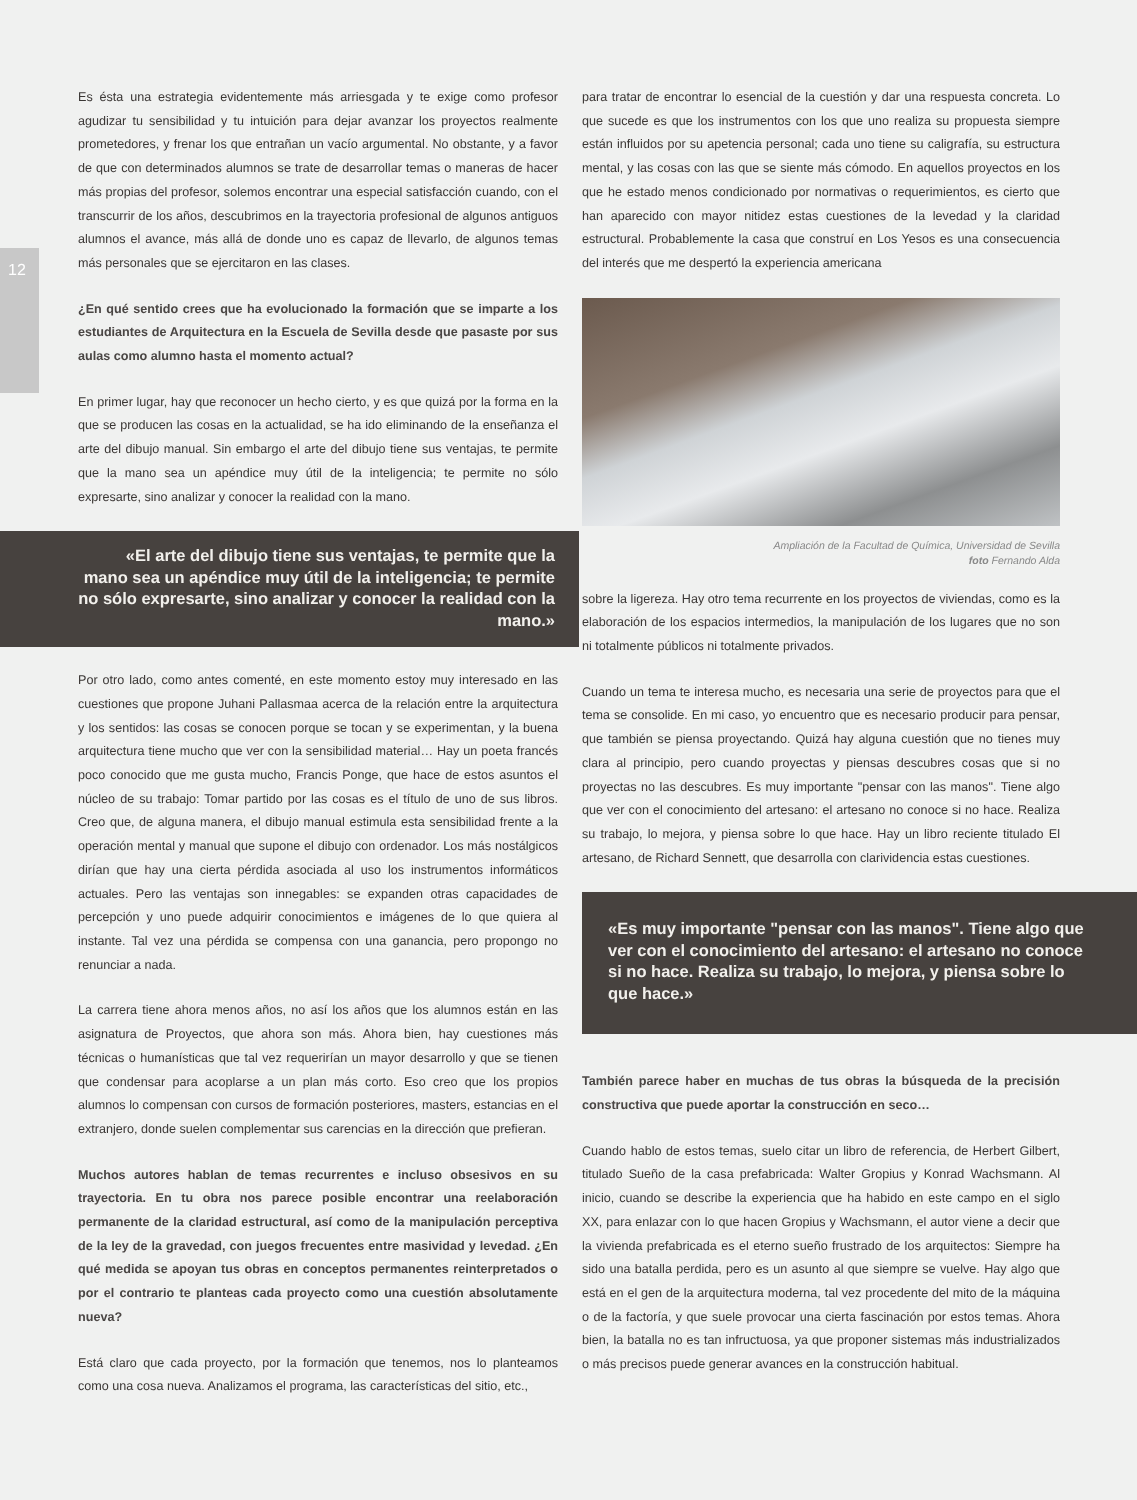12
Es ésta una estrategia evidentemente más arriesgada y te exige como profesor agudizar tu sensibilidad y tu intuición para dejar avanzar los proyectos realmente prometedores, y frenar los que entrañan un vacío argumental. No obstante, y a favor de que con determinados alumnos se trate de desarrollar temas o maneras de hacer más propias del profesor, solemos encontrar una especial satisfacción cuando, con el transcurrir de los años, descubrimos en la trayectoria profesional de algunos antiguos alumnos el avance, más allá de donde uno es capaz de llevarlo, de algunos temas más personales que se ejercitaron en las clases.
¿En qué sentido crees que ha evolucionado la formación que se imparte a los estudiantes de Arquitectura en la Escuela de Sevilla desde que pasaste por sus aulas como alumno hasta el momento actual?
En primer lugar, hay que reconocer un hecho cierto, y es que quizá por la forma en la que se producen las cosas en la actualidad, se ha ido eliminando de la enseñanza el arte del dibujo manual. Sin embargo el arte del dibujo tiene sus ventajas, te permite que la mano sea un apéndice muy útil de la inteligencia; te permite no sólo expresarte, sino analizar y conocer la realidad con la mano.
«El arte del dibujo tiene sus ventajas, te permite que la mano sea un apéndice muy útil de la inteligencia; te permite no sólo expresarte, sino analizar y conocer la realidad con la mano.»
Por otro lado, como antes comenté, en este momento estoy muy interesado en las cuestiones que propone Juhani Pallasmaa acerca de la relación entre la arquitectura y los sentidos: las cosas se conocen porque se tocan y se experimentan, y la buena arquitectura tiene mucho que ver con la sensibilidad material… Hay un poeta francés poco conocido que me gusta mucho, Francis Ponge, que hace de estos asuntos el núcleo de su trabajo: Tomar partido por las cosas es el título de uno de sus libros. Creo que, de alguna manera, el dibujo manual estimula esta sensibilidad frente a la operación mental y manual que supone el dibujo con ordenador. Los más nostálgicos dirían que hay una cierta pérdida asociada al uso los instrumentos informáticos actuales. Pero las ventajas son innegables: se expanden otras capacidades de percepción y uno puede adquirir conocimientos e imágenes de lo que quiera al instante. Tal vez una pérdida se compensa con una ganancia, pero propongo no renunciar a nada.
La carrera tiene ahora menos años, no así los años que los alumnos están en las asignatura de Proyectos, que ahora son más. Ahora bien, hay cuestiones más técnicas o humanísticas que tal vez requerirían un mayor desarrollo y que se tienen que condensar para acoplarse a un plan más corto. Eso creo que los propios alumnos lo compensan con cursos de formación posteriores, masters, estancias en el extranjero, donde suelen complementar sus carencias en la dirección que prefieran.
Muchos autores hablan de temas recurrentes e incluso obsesivos en su trayectoria. En tu obra nos parece posible encontrar una reelaboración permanente de la claridad estructural, así como de la manipulación perceptiva de la ley de la gravedad, con juegos frecuentes entre masividad y levedad. ¿En qué medida se apoyan tus obras en conceptos permanentes reinterpretados o por el contrario te planteas cada proyecto como una cuestión absolutamente nueva?
Está claro que cada proyecto, por la formación que tenemos, nos lo planteamos como una cosa nueva. Analizamos el programa, las características del sitio, etc.,
para tratar de encontrar lo esencial de la cuestión y dar una respuesta concreta. Lo que sucede es que los instrumentos con los que uno realiza su propuesta siempre están influidos por su apetencia personal; cada uno tiene su caligrafía, su estructura mental, y las cosas con las que se siente más cómodo. En aquellos proyectos en los que he estado menos condicionado por normativas o requerimientos, es cierto que han aparecido con mayor nitidez estas cuestiones de la levedad y la claridad estructural. Probablemente la casa que construí en Los Yesos es una consecuencia del interés que me despertó la experiencia americana
Ampliación de la Facultad de Química, Universidad de Sevilla
foto Fernando Alda
sobre la ligereza. Hay otro tema recurrente en los proyectos de viviendas, como es la elaboración de los espacios intermedios, la manipulación de los lugares que no son ni totalmente públicos ni totalmente privados.
Cuando un tema te interesa mucho, es necesaria una serie de proyectos para que el tema se consolide. En mi caso, yo encuentro que es necesario producir para pensar, que también se piensa proyectando. Quizá hay alguna cuestión que no tienes muy clara al principio, pero cuando proyectas y piensas descubres cosas que si no proyectas no las descubres. Es muy importante "pensar con las manos". Tiene algo que ver con el conocimiento del artesano: el artesano no conoce si no hace. Realiza su trabajo, lo mejora, y piensa sobre lo que hace. Hay un libro reciente titulado El artesano, de Richard Sennett, que desarrolla con clarividencia estas cuestiones.
«Es muy importante "pensar con las manos". Tiene algo que ver con el conocimiento del artesano: el artesano no conoce si no hace. Realiza su trabajo, lo mejora, y piensa sobre lo que hace.»
También parece haber en muchas de tus obras la búsqueda de la precisión constructiva que puede aportar la construcción en seco…
Cuando hablo de estos temas, suelo citar un libro de referencia, de Herbert Gilbert, titulado Sueño de la casa prefabricada: Walter Gropius y Konrad Wachsmann. Al inicio, cuando se describe la experiencia que ha habido en este campo en el siglo XX, para enlazar con lo que hacen Gropius y Wachsmann, el autor viene a decir que la vivienda prefabricada es el eterno sueño frustrado de los arquitectos: Siempre ha sido una batalla perdida, pero es un asunto al que siempre se vuelve. Hay algo que está en el gen de la arquitectura moderna, tal vez procedente del mito de la máquina o de la factoría, y que suele provocar una cierta fascinación por estos temas. Ahora bien, la batalla no es tan infructuosa, ya que proponer sistemas más industrializados o más precisos puede generar avances en la construcción habitual.